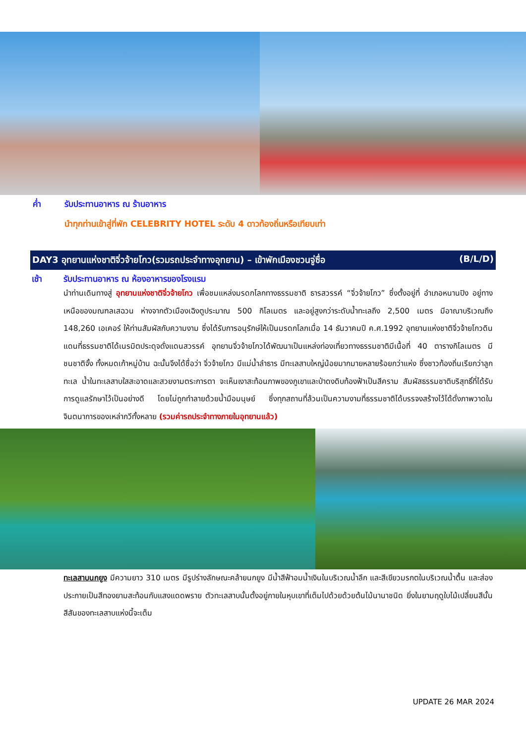ค่ำ รับประทานอาหาร ณ ร้านอาหาร
นำทุกท่านเข้าสู่ที่พัก CELEBRITY HOTEL ระดับ 4 ดาวท้องถิ่นหรือเทียบเท่า
DAY3 อุทยานแห่งชาติจิ่วจ้ายโกว(รวมรถประจำทางอุทยาน) – เข้าพักเมืองชวนจู่ซื่อ (B/L/D)
เช้า รับประทานอาหาร ณ ห้องอาหารของโรงแรม
นำท่านเดินทางสู่ อุทยานแห่งชาติจิ่วจ้ายโกว เพื่อชมแหล่งมรดกโลกทางธรรมชาติ ธารสวรรค์ “จิ่วจ้ายโกว” ซึ่งตั้งอยู่ที่ อำเภอหนานปิง อยู่ทางเหนือของมณฑลเสฉวน ห่างจากตัวเมืองเฉิงตูประมาณ 500 กิโลเมตร และอยู่สูงกว่าระดับน้ำทะเลถึง 2,500 เมตร มีอาณาบริเวณถึง 148,260 เอเคอร์ ให้ท่านสัมผัสกับความงาม ซึ่งได้รับการอนุรักษ์ให้เป็นมรดกโลกเมื่อ 14 ธันวาคมปี ค.ศ.1992 อุทยานแห่งชาติจิ่วจ้ายโกวดินแดนที่ธรรมชาติได้เนรมิตประดุจดั่งแดนสวรรค์ อุทยานจิ่วจ้ายโกวได้พัฒนาเป็นแหล่งท่องเที่ยวทางธรรมชาติมีเนื้อที่ 40 ตารางกิโลเมตร มีชนชาติจั้ง ทั้งหมดเก้าหมู่บ้าน ฉะนั้นจึงได้ชื่อว่า จิ่วจ้ายโกว มีแม่น้ำลำธาร มีทะเลสาบใหญ่น้อยมากมายหลายร้อยกว่าแห่ง ซึ่งชาวท้องถิ่นเรียกว่าลูกทะเล น้ำในทะเลสาบใสสะอาดและสวยงามตระการตา จะเห็นเงาสะท้อนภาพของภูเขาและป่าดงดิบท้องฟ้าเป็นสีคราม สัมผัสธรรมชาติบริสุทธิ์ที่ได้รับการดูแลรักษาไว้เป็นอย่างดี โดยไม่ถูกทำลายด้วยน้ำมือมนุษย์ ซึ่งทุกสถานที่ล้วนเป็นความงามที่ธรรมชาติได้บรรจงสร้างไว้ได้ดั่งภาพวาดในจินตนาการของเหล่ากวีทั้งหลาย (รวมค่ารถประจำทางภายในอุทยานแล้ว)
ทะเลสาบนกยูง มีความยาว 310 เมตร มีรูปร่างลักษณะคล้ายนกยูง มีน้ำสีฟ้าอมน้ำเงินในบริเวณน้ำลึก และสีเขียวมรกตในบริเวณน้ำตื้น และส่องประกายเป็นสีทองยามสะท้อนกับแสงแดดพราย ตัวทะเลสาบนั้นตั้งอยู่ภายในหุบเขาที่เต็มไปด้วยด้วยต้นไม้นานาชนิด ยิ่งในยามฤดูใบไม้เปลี่ยนสีนั้น สีสันของทะเลสาบแห่งนี้จะเต็ม
UPDATE 26 MAR 2024